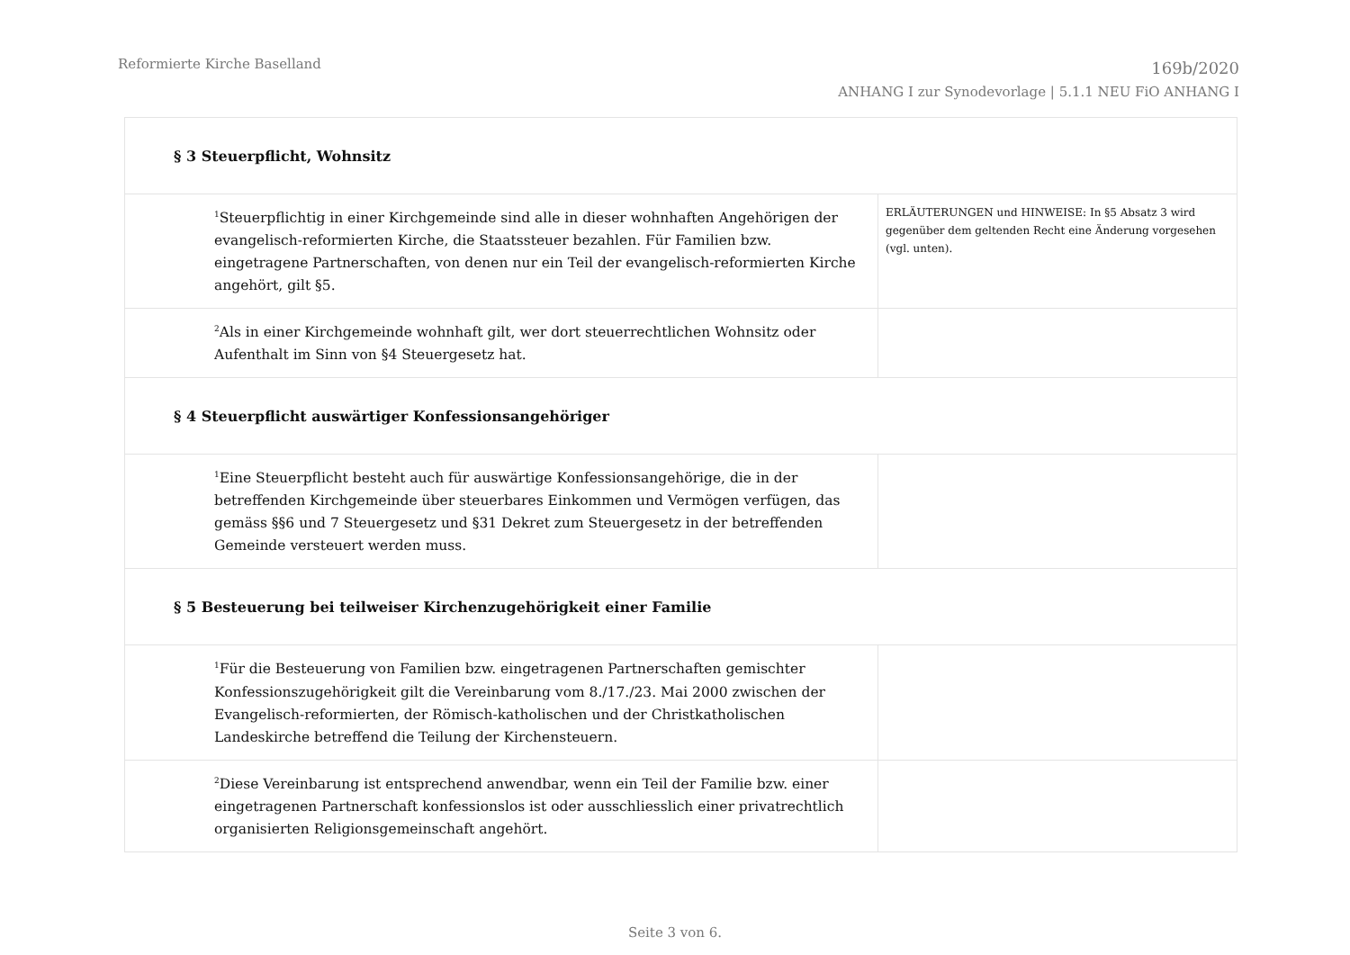Reformierte Kirche Baselland
169b/2020
ANHANG I zur Synodevorlage | 5.1.1 NEU FiO ANHANG I
| § 3 Steuerpflicht, Wohnsitz | |
| <sup>1</sup> Steuerpflichtig in einer Kirchgemeinde sind alle in dieser wohnhaften Angehörigen der evangelisch-reformierten Kirche, die Staatssteuer bezahlen. Für Familien bzw. eingetragene Partnerschaften, von denen nur ein Teil der evangelisch-reformierten Kirche angehört, gilt §5. | ERLÄUTERUNGEN und HINWEISE: In §5 Absatz 3 wird gegenüber dem geltenden Recht eine Änderung vorgesehen (vgl. unten). |
| <sup>2</sup> Als in einer Kirchgemeinde wohnhaft gilt, wer dort steuerrechtlichen Wohnsitz oder Aufenthalt im Sinn von §4 Steuergesetz hat. | |
| § 4 Steuerpflicht auswärtiger Konfessionsangehöriger | |
| <sup>1</sup> Eine Steuerpflicht besteht auch für auswärtige Konfessionsangehörige, die in der betreffenden Kirchgemeinde über steuerbares Einkommen und Vermögen verfügen, das gemäss §§6 und 7 Steuergesetz und §31 Dekret zum Steuergesetz in der betreffenden Gemeinde versteuert werden muss. | |
| § 5 Besteuerung bei teilweiser Kirchenzugehörigkeit einer Familie | |
| <sup>1</sup> Für die Besteuerung von Familien bzw. eingetragenen Partnerschaften gemischter Konfessionszugehörigkeit gilt die Vereinbarung vom 8./17./23. Mai 2000 zwischen der Evangelisch-reformierten, der Römisch-katholischen und der Christkatholischen Landeskirche betreffend die Teilung der Kirchensteuern. | |
| <sup>2</sup> Diese Vereinbarung ist entsprechend anwendbar, wenn ein Teil der Familie bzw. einer eingetragenen Partnerschaft konfessionslos ist oder ausschliesslich einer privatrechtlich organisierten Religionsgemeinschaft angehört. | |
Seite 3 von 6.